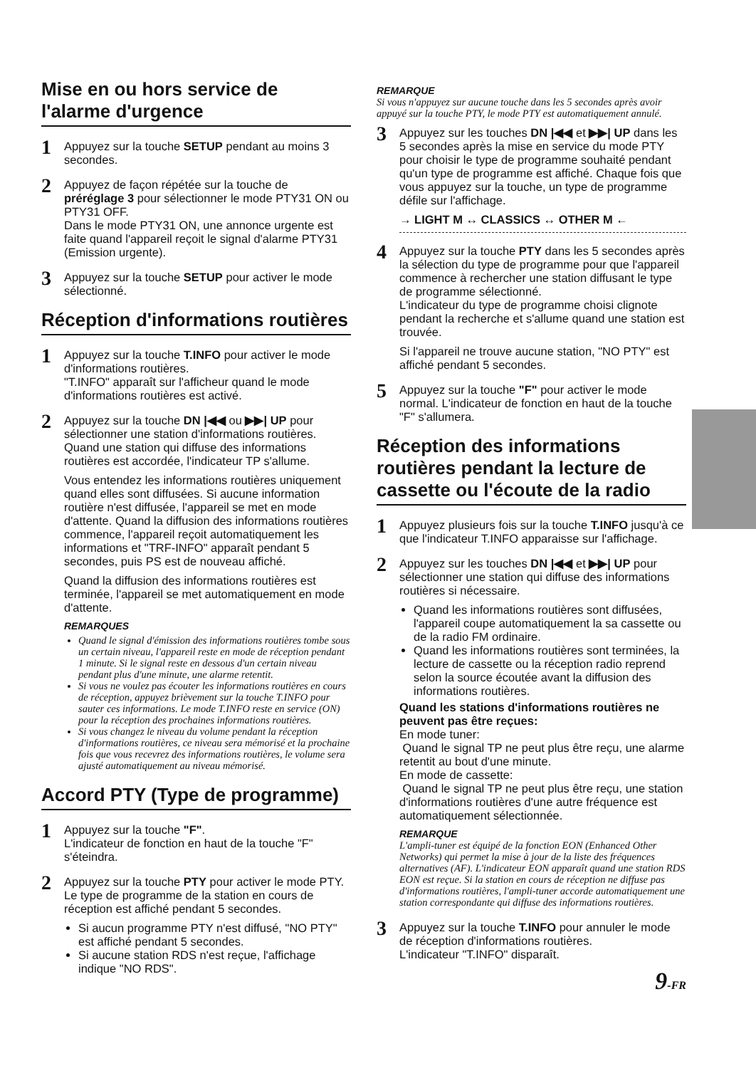Mise en ou hors service de l'alarme d'urgence
1
Appuyez sur la touche SETUP pendant au moins 3 secondes.
2
Appuyez de façon répétée sur la touche de préréglage 3 pour sélectionner le mode PTY31 ON ou PTY31 OFF.
Dans le mode PTY31 ON, une annonce urgente est faite quand l'appareil reçoit le signal d'alarme PTY31 (Emission urgente).
3
Appuyez sur la touche SETUP pour activer le mode sélectionné.
Réception d'informations routières
1
Appuyez sur la touche T.INFO pour activer le mode d'informations routières.
"T.INFO" apparaît sur l'afficheur quand le mode d'informations routières est activé.
2
Appuyez sur la touche DN |◀◀ ou ▶▶| UP pour sélectionner une station d'informations routières. Quand une station qui diffuse des informations routières est accordée, l'indicateur TP s'allume.
Vous entendez les informations routières uniquement quand elles sont diffusées. Si aucune information routière n'est diffusée, l'appareil se met en mode d'attente. Quand la diffusion des informations routières commence, l'appareil reçoit automatiquement les informations et "TRF-INFO" apparaît pendant 5 secondes, puis PS est de nouveau affiché.
Quand la diffusion des informations routières est terminée, l'appareil se met automatiquement en mode d'attente.
REMARQUES
Quand le signal d'émission des informations routières tombe sous un certain niveau, l'appareil reste en mode de réception pendant 1 minute. Si le signal reste en dessous d'un certain niveau pendant plus d'une minute, une alarme retentit.
Si vous ne voulez pas écouter les informations routières en cours de réception, appuyez brièvement sur la touche T.INFO pour sauter ces informations. Le mode T.INFO reste en service (ON) pour la réception des prochaines informations routières.
Si vous changez le niveau du volume pendant la réception d'informations routières, ce niveau sera mémorisé et la prochaine fois que vous recevrez des informations routières, le volume sera ajusté automatiquement au niveau mémorisé.
Accord PTY (Type de programme)
1
Appuyez sur la touche "F".
L'indicateur de fonction en haut de la touche "F" s'éteindra.
2
Appuyez sur la touche PTY pour activer le mode PTY.
Le type de programme de la station en cours de réception est affiché pendant 5 secondes.
Si aucun programme PTY n'est diffusé, "NO PTY" est affiché pendant 5 secondes.
Si aucune station RDS n'est reçue, l'affichage indique "NO RDS".
REMARQUE
Si vous n'appuyez sur aucune touche dans les 5 secondes après avoir appuyé sur la touche PTY, le mode PTY est automatiquement annulé.
3
Appuyez sur les touches DN |◀◀ et ▶▶| UP dans les 5 secondes après la mise en service du mode PTY pour choisir le type de programme souhaité pendant qu'un type de programme est affiché. Chaque fois que vous appuyez sur la touche, un type de programme défile sur l'affichage.
→ LIGHT M ↔ CLASSICS ↔ OTHER M ←
4
Appuyez sur la touche PTY dans les 5 secondes après la sélection du type de programme pour que l'appareil commence à rechercher une station diffusant le type de programme sélectionné.
L'indicateur du type de programme choisi clignote pendant la recherche et s'allume quand une station est trouvée.
Si l'appareil ne trouve aucune station, "NO PTY" est affiché pendant 5 secondes.
5
Appuyez sur la touche "F" pour activer le mode normal. L'indicateur de fonction en haut de la touche "F" s'allumera.
Réception des informations routières pendant la lecture de cassette ou l'écoute de la radio
1
Appuyez plusieurs fois sur la touche T.INFO jusqu'à ce que l'indicateur T.INFO apparaisse sur l'affichage.
2
Appuyez sur les touches DN |◀◀ et ▶▶| UP pour sélectionner une station qui diffuse des informations routières si nécessaire.
Quand les informations routières sont diffusées, l'appareil coupe automatiquement la sa cassette ou de la radio FM ordinaire.
Quand les informations routières sont terminées, la lecture de cassette ou la réception radio reprend selon la source écoutée avant la diffusion des informations routières.
Quand les stations d'informations routières ne peuvent pas être reçues:
En mode tuner:
Quand le signal TP ne peut plus être reçu, une alarme retentit au bout d'une minute.
En mode de cassette:
Quand le signal TP ne peut plus être reçu, une station d'informations routières d'une autre fréquence est automatiquement sélectionnée.
REMARQUE
L'ampli-tuner est équipé de la fonction EON (Enhanced Other Networks) qui permet la mise à jour de la liste des fréquences alternatives (AF). L'indicateur EON apparaît quand une station RDS EON est reçue. Si la station en cours de réception ne diffuse pas d'informations routières, l'ampli-tuner accorde automatiquement une station correspondante qui diffuse des informations routières.
3
Appuyez sur la touche T.INFO pour annuler le mode de réception d'informations routières.
L'indicateur "T.INFO" disparaît.
9-FR